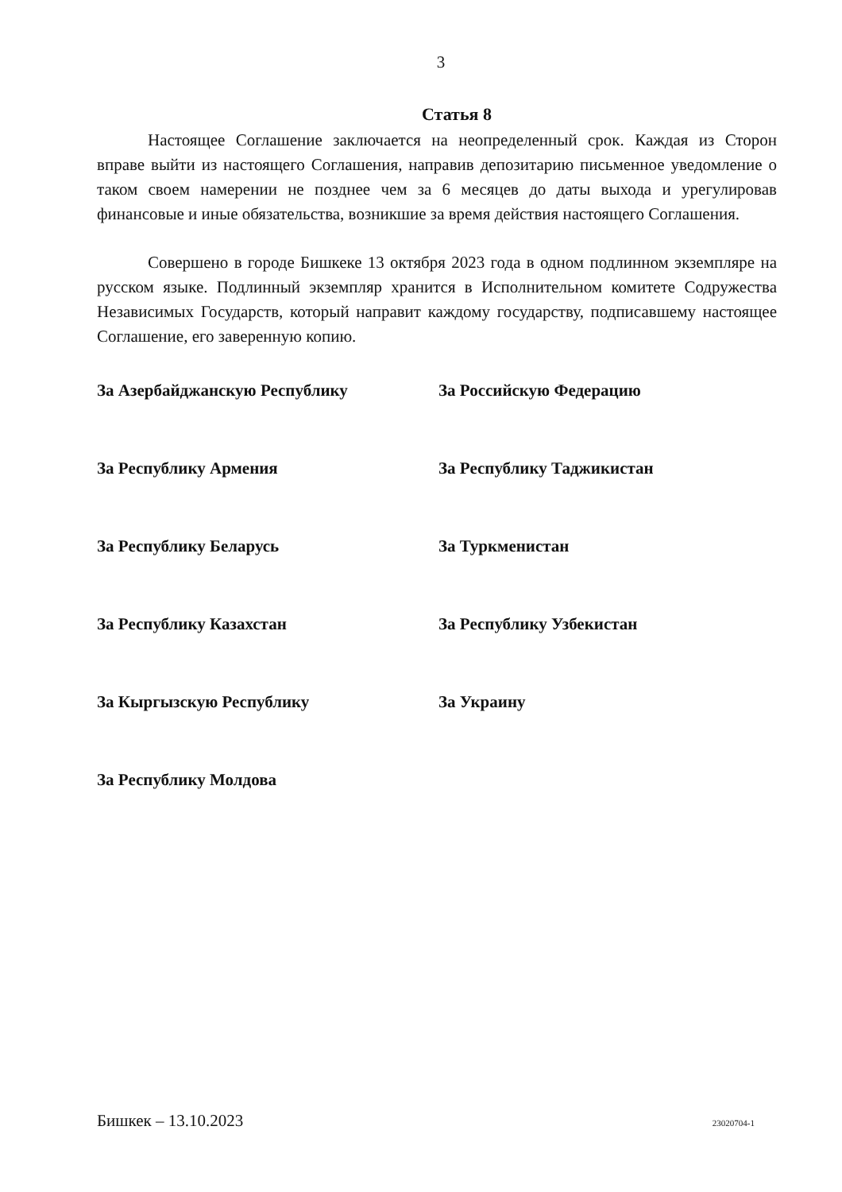3
Статья 8
Настоящее Соглашение заключается на неопределенный срок. Каждая из Сторон вправе выйти из настоящего Соглашения, направив депозитарию письменное уведомление о таком своем намерении не позднее чем за 6 месяцев до даты выхода и урегулировав финансовые и иные обязательства, возникшие за время действия настоящего Соглашения.
Совершено в городе Бишкеке 13 октября 2023 года в одном подлинном экземпляре на русском языке. Подлинный экземпляр хранится в Исполнительном комитете Содружества Независимых Государств, который направит каждому государству, подписавшему настоящее Соглашение, его заверенную копию.
За Азербайджанскую Республику
За Российскую Федерацию
За Республику Армения
За Республику Таджикистан
За Республику Беларусь
За Туркменистан
За Республику Казахстан
За Республику Узбекистан
За Кыргызскую Республику
За Украину
За Республику Молдова
Бишкек – 13.10.2023 23020704-1